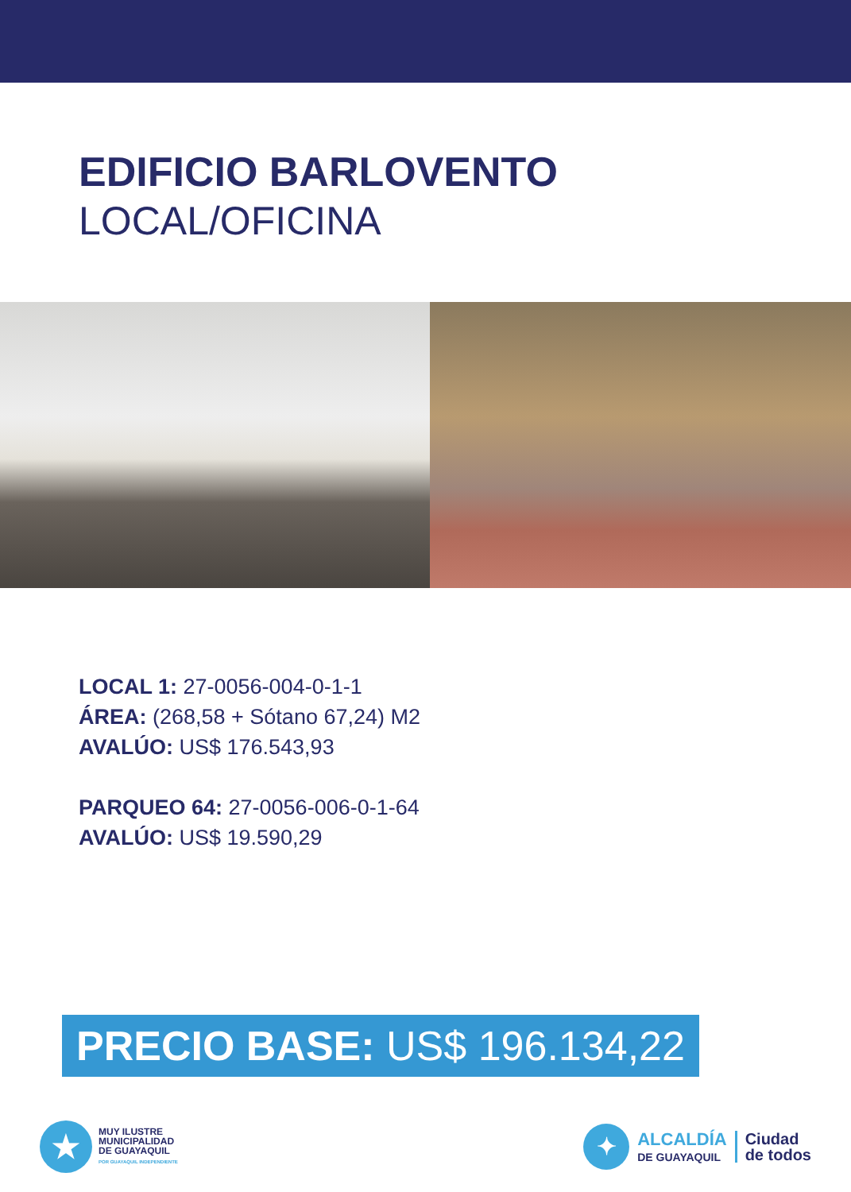EDIFICIO BARLOVENTO
LOCAL/OFICINA
LOCAL 1: 27-0056-004-0-1-1
ÁREA: (268,58 + Sótano 67,24) M2
AVALÚO: US$ 176.543,93
PARQUEO 64: 27-0056-006-0-1-64
AVALÚO: US$ 19.590,29
PRECIO BASE: US$ 196.134,22
★
MUY ILUSTRE
MUNICIPALIDAD
DE GUAYAQUIL
POR GUAYAQUIL INDEPENDIENTE
✦
ALCALDÍA
DE GUAYAQUIL
Ciudad
de todos